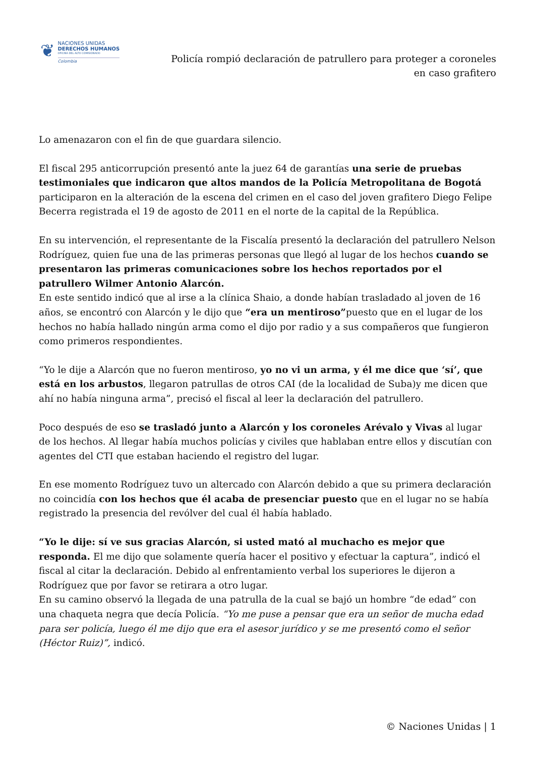❦
NACIONES UNIDAS
DERECHOS HUMANOS
OFICINA DEL ALTO COMISIONADO
Colombia
Policía rompió declaración de patrullero para proteger a coroneles
en caso grafitero
Lo amenazaron con el fin de que guardara silencio.
El fiscal 295 anticorrupción presentó ante la juez 64 de garantías una serie de pruebas testimoniales que indicaron que altos mandos de la Policía Metropolitana de Bogotá participaron en la alteración de la escena del crimen en el caso del joven grafitero Diego Felipe Becerra registrada el 19 de agosto de 2011 en el norte de la capital de la República.
En su intervención, el representante de la Fiscalía presentó la declaración del patrullero Nelson Rodríguez, quien fue una de las primeras personas que llegó al lugar de los hechos cuando se presentaron las primeras comunicaciones sobre los hechos reportados por el patrullero Wilmer Antonio Alarcón.
En este sentido indicó que al irse a la clínica Shaio, a donde habían trasladado al joven de 16 años, se encontró con Alarcón y le dijo que “era un mentiroso”puesto que en el lugar de los hechos no había hallado ningún arma como el dijo por radio y a sus compañeros que fungieron como primeros respondientes.
“Yo le dije a Alarcón que no fueron mentiroso, yo no vi un arma, y él me dice que ‘sí’, que está en los arbustos, llegaron patrullas de otros CAI (de la localidad de Suba)y me dicen que ahí no había ninguna arma”, precisó el fiscal al leer la declaración del patrullero.
Poco después de eso se trasladó junto a Alarcón y los coroneles Arévalo y Vivas al lugar de los hechos. Al llegar había muchos policías y civiles que hablaban entre ellos y discutían con agentes del CTI que estaban haciendo el registro del lugar.
En ese momento Rodríguez tuvo un altercado con Alarcón debido a que su primera declaración no coincidía con los hechos que él acaba de presenciar puesto que en el lugar no se había registrado la presencia del revólver del cual él había hablado.
“Yo le dije: sí ve sus gracias Alarcón, si usted mató al muchacho es mejor que responda. El me dijo que solamente quería hacer el positivo y efectuar la captura”, indicó el fiscal al citar la declaración. Debido al enfrentamiento verbal los superiores le dijeron a Rodríguez que por favor se retirara a otro lugar.
En su camino observó la llegada de una patrulla de la cual se bajó un hombre “de edad” con una chaqueta negra que decía Policía. “Yo me puse a pensar que era un señor de mucha edad para ser policía, luego él me dijo que era el asesor jurídico y se me presentó como el señor (Héctor Ruiz)”, indicó.
© Naciones Unidas | 1